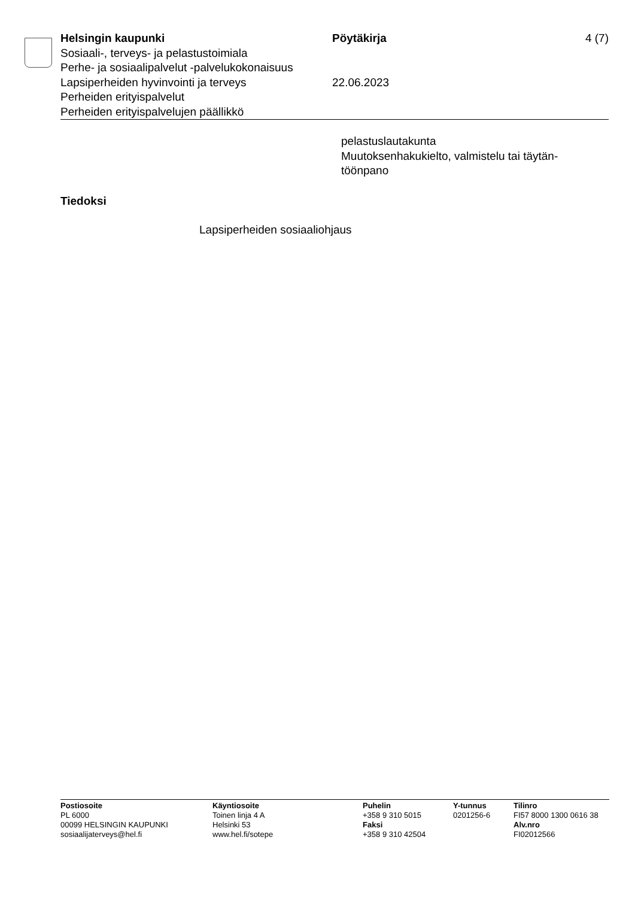Helsingin kaupunki
Sosiaali-, terveys- ja pelastustoimiala
Perhe- ja sosiaalipalvelut -palvelukokonaisuus
Lapsiperheiden hyvinvointi ja terveys
Perheiden erityispalvelut
Perheiden erityispalvelujen päällikkö
Pöytäkirja
22.06.2023
4 (7)
pelastuslautakunta
Muutoksenhakukielto, valmistelu tai täytän-
töönpano
Tiedoksi
Lapsiperheiden sosiaaliohjaus
Postiosoite
PL 6000
00099 HELSINGIN KAUPUNKI
sosiaalijaterveys@hel.fi
Käyntiosoite
Toinen linja 4 A
Helsinki 53
www.hel.fi/sotepe
Puhelin
+358 9 310 5015
Faksi
+358 9 310 42504
Y-tunnus
0201256-6
Tilinro
FI57 8000 1300 0616 38
Alv.nro
FI02012566